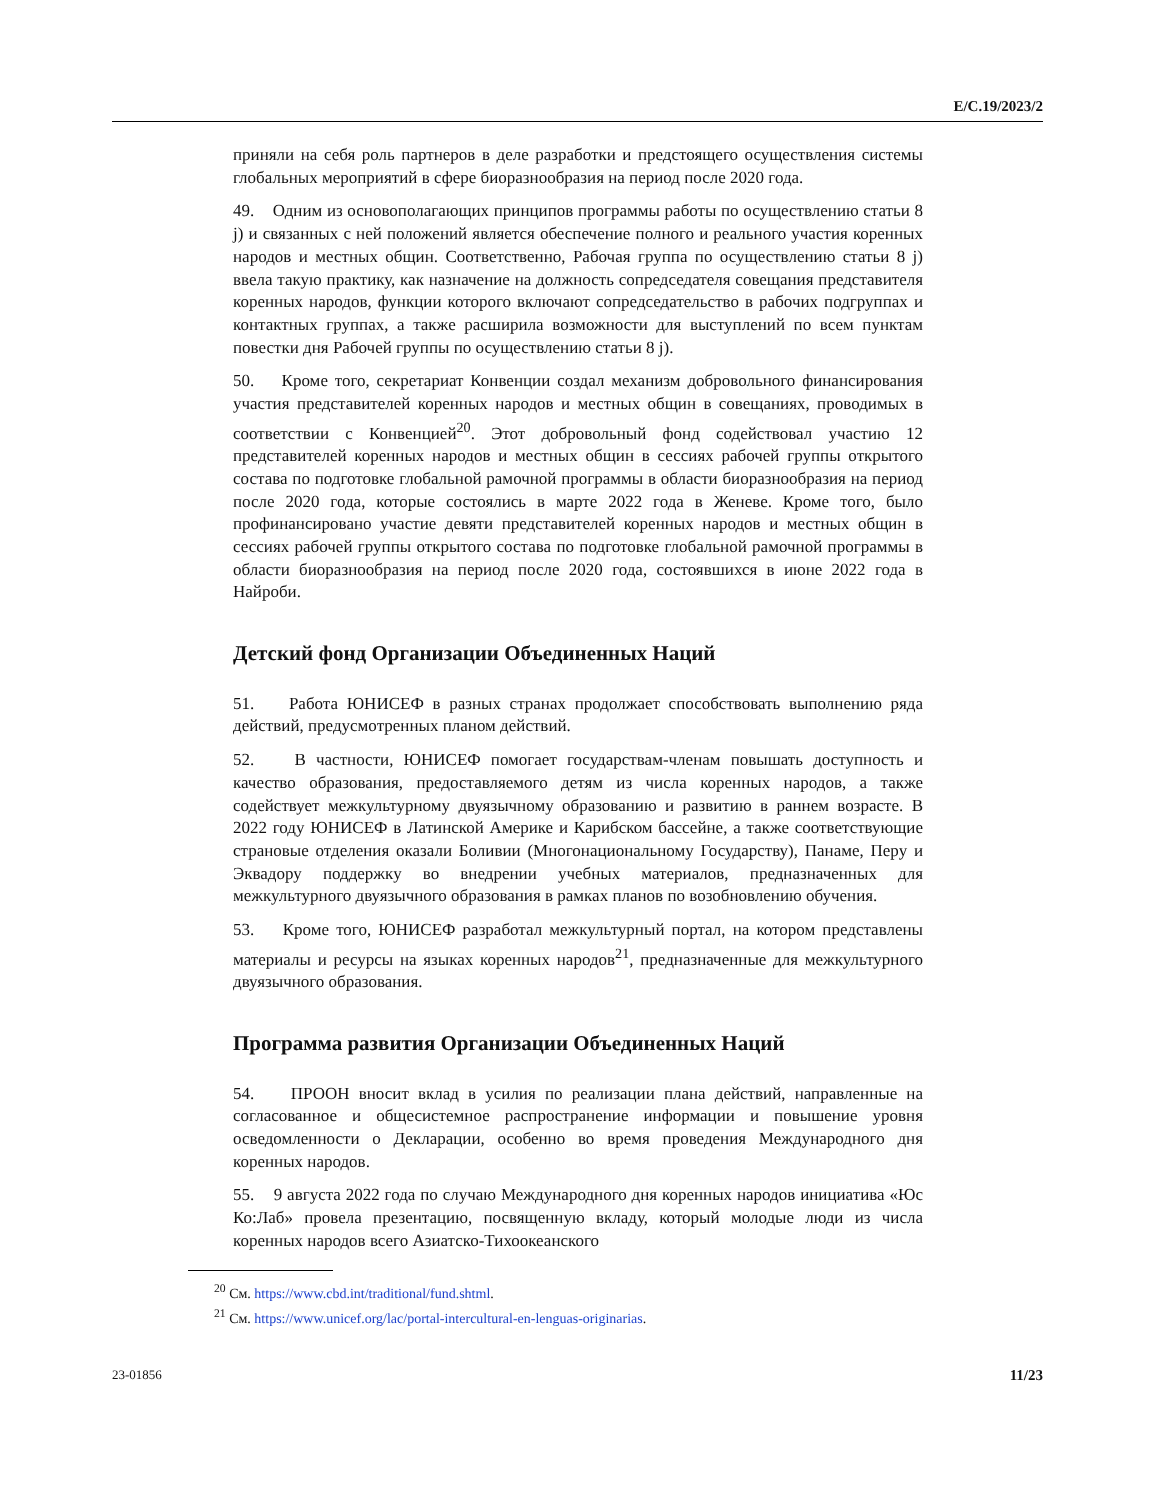E/C.19/2023/2
приняли на себя роль партнеров в деле разработки и предстоящего осуществления системы глобальных мероприятий в сфере биоразнообразия на период после 2020 года.
49. Одним из основополагающих принципов программы работы по осуществлению статьи 8 j) и связанных с ней положений является обеспечение полного и реального участия коренных народов и местных общин. Соответственно, Рабочая группа по осуществлению статьи 8 j) ввела такую практику, как назначение на должность сопредседателя совещания представителя коренных народов, функции которого включают сопредседательство в рабочих подгруппах и контактных группах, а также расширила возможности для выступлений по всем пунктам повестки дня Рабочей группы по осуществлению статьи 8 j).
50. Кроме того, секретариат Конвенции создал механизм добровольного финансирования участия представителей коренных народов и местных общин в совещаниях, проводимых в соответствии с Конвенцией<sup>20</sup>. Этот добровольный фонд содействовал участию 12 представителей коренных народов и местных общин в сессиях рабочей группы открытого состава по подготовке глобальной рамочной программы в области биоразнообразия на период после 2020 года, которые состоялись в марте 2022 года в Женеве. Кроме того, было профинансировано участие девяти представителей коренных народов и местных общин в сессиях рабочей группы открытого состава по подготовке глобальной рамочной программы в области биоразнообразия на период после 2020 года, состоявшихся в июне 2022 года в Найроби.
Детский фонд Организации Объединенных Наций
51. Работа ЮНИСЕФ в разных странах продолжает способствовать выполнению ряда действий, предусмотренных планом действий.
52. В частности, ЮНИСЕФ помогает государствам-членам повышать доступность и качество образования, предоставляемого детям из числа коренных народов, а также содействует межкультурному двуязычному образованию и развитию в раннем возрасте. В 2022 году ЮНИСЕФ в Латинской Америке и Карибском бассейне, а также соответствующие страновые отделения оказали Боливии (Многонациональному Государству), Панаме, Перу и Эквадору поддержку во внедрении учебных материалов, предназначенных для межкультурного двуязычного образования в рамках планов по возобновлению обучения.
53. Кроме того, ЮНИСЕФ разработал межкультурный портал, на котором представлены материалы и ресурсы на языках коренных народов<sup>21</sup>, предназначенные для межкультурного двуязычного образования.
Программа развития Организации Объединенных Наций
54. ПРООН вносит вклад в усилия по реализации плана действий, направленные на согласованное и общесистемное распространение информации и повышение уровня осведомленности о Декларации, особенно во время проведения Международного дня коренных народов.
55. 9 августа 2022 года по случаю Международного дня коренных народов инициатива «Юс Ко:Лаб» провела презентацию, посвященную вкладу, который молодые люди из числа коренных народов всего Азиатско-Тихоокеанского
<sup>20</sup> См. https://www.cbd.int/traditional/fund.shtml.
<sup>21</sup> См. https://www.unicef.org/lac/portal-intercultural-en-lenguas-originarias.
23-01856 11/23